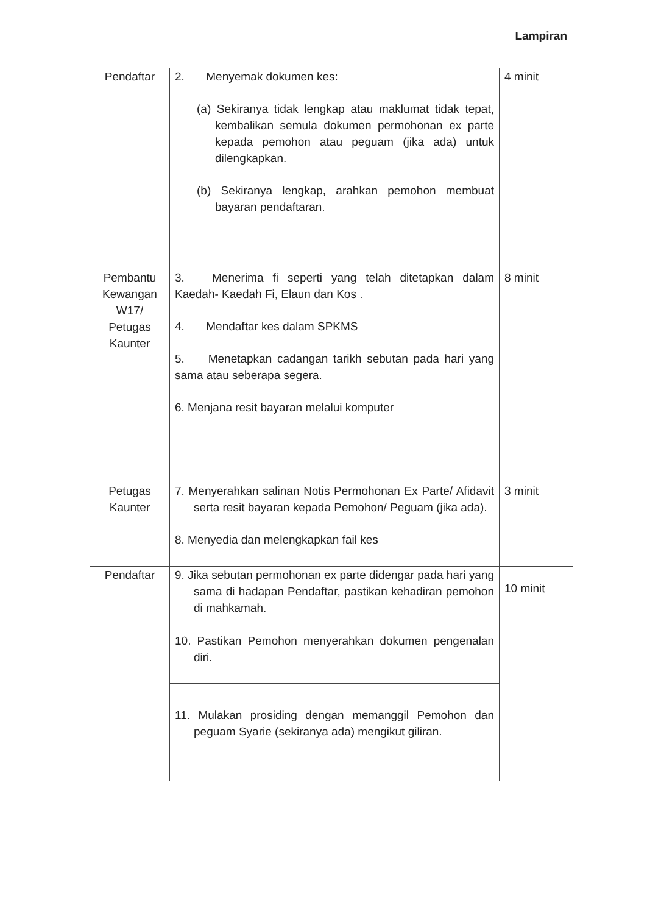Lampiran
| Pendaftar | 2. Menyemak dokumen kes: (a) Sekiranya tidak lengkap atau maklumat tidak tepat, kembalikan semula dokumen permohonan ex parte kepada pemohon atau peguam (jika ada) untuk dilengkapkan. (b) Sekiranya lengkap, arahkan pemohon membuat bayaran pendaftaran. | 4 minit |
| Pembantu Kewangan W17/ Petugas Kaunter | 3. Menerima fi seperti yang telah ditetapkan dalam Kaedah- Kaedah Fi, Elaun dan Kos . 4. Mendaftar kes dalam SPKMS 5. Menetapkan cadangan tarikh sebutan pada hari yang sama atau seberapa segera. 6. Menjana resit bayaran melalui komputer | 8 minit |
| Petugas Kaunter | 7. Menyerahkan salinan Notis Permohonan Ex Parte/ Afidavit serta resit bayaran kepada Pemohon/ Peguam (jika ada). 8. Menyedia dan melengkapkan fail kes | 3 minit |
| Pendaftar | 9. Jika sebutan permohonan ex parte didengar pada hari yang sama di hadapan Pendaftar, pastikan kehadiran pemohon di mahkamah. | 10 minit |
| | 10. Pastikan Pemohon menyerahkan dokumen pengenalan diri. | |
| | 11. Mulakan prosiding dengan memanggil Pemohon dan peguam Syarie (sekiranya ada) mengikut giliran. | |